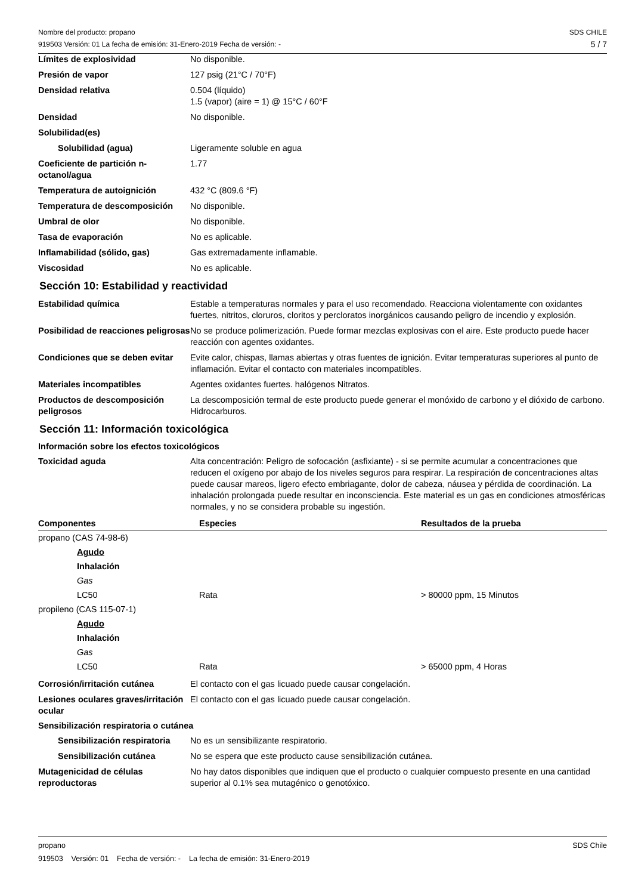Nombre del producto: propano
919503 Versión: 01 La fecha de emisión: 31-Enero-2019 Fecha de versión: -
SDS CHILE
5 / 7
Límites de explosividad No disponible.
Presión de vapor 127 psig (21°C / 70°F)
Densidad relativa 0.504 (líquido)
1.5 (vapor) (aire = 1) @ 15°C / 60°F
Densidad No disponible.
Solubilidad(es)
Solubilidad (agua) Ligeramente soluble en agua
Coeficiente de partición n-octanol/agua
1.77
Temperatura de autoignición 432 °C (809.6 °F)
Temperatura de descomposición No disponible.
Umbral de olor No disponible.
Tasa de evaporación No es aplicable.
Inflamabilidad (sólido, gas) Gas extremadamente inflamable.
Viscosidad No es aplicable.
Sección 10: Estabilidad y reactividad
Estabilidad química Estable a temperaturas normales y para el uso recomendado. Reacciona violentamente con oxidantes fuertes, nitritos, cloruros, cloritos y percloratos inorgánicos causando peligro de incendio y explosión.
Posibilidad de reacciones peligrosas
No se produce polimerización. Puede formar mezclas explosivas con el aire. Este producto puede hacer reacción con agentes oxidantes.
Condiciones que se deben evitar
Evite calor, chispas, llamas abiertas y otras fuentes de ignición. Evitar temperaturas superiores al punto de inflamación. Evitar el contacto con materiales incompatibles.
Materiales incompatibles Agentes oxidantes fuertes. halógenos Nitratos.
Productos de descomposición peligrosos
La descomposición termal de este producto puede generar el monóxido de carbono y el dióxido de carbono. Hidrocarburos.
Sección 11: Información toxicológica
Información sobre los efectos toxicológicos
Toxicidad aguda Alta concentración: Peligro de sofocación (asfixiante) - si se permite acumular a concentraciones que reducen el oxígeno por abajo de los niveles seguros para respirar. La respiración de concentraciones altas puede causar mareos, ligero efecto embriagante, dolor de cabeza, náusea y pérdida de coordinación. La inhalación prolongada puede resultar en inconsciencia. Este material es un gas en condiciones atmosféricas normales, y no se considera probable su ingestión.
| Componentes | Especies | Resultados de la prueba |
| --- | --- | --- |
| propano (CAS 74-98-6) | | |
| Agudo | | |
| Inhalación | | |
| Gas | | |
| LC50 | Rata | > 80000 ppm, 15 Minutos |
| propileno (CAS 115-07-1) | | |
| Agudo | | |
| Inhalación | | |
| Gas | | |
| LC50 | Rata | > 65000 ppm, 4 Horas |
Corrosión/irritación cutánea El contacto con el gas licuado puede causar congelación.
Lesiones oculares graves/irritación ocular
El contacto con el gas licuado puede causar congelación.
Sensibilización respiratoria o cutánea
Sensibilización respiratoria
No es un sensibilizante respiratorio.
Sensibilización cutánea No se espera que este producto cause sensibilización cutánea.
Mutagenicidad de células reproductoras
No hay datos disponibles que indiquen que el producto o cualquier compuesto presente en una cantidad superior al 0.1% sea mutagénico o genotóxico.
propano SDS Chile
919503 Versión: 01 Fecha de versión: - La fecha de emisión: 31-Enero-2019